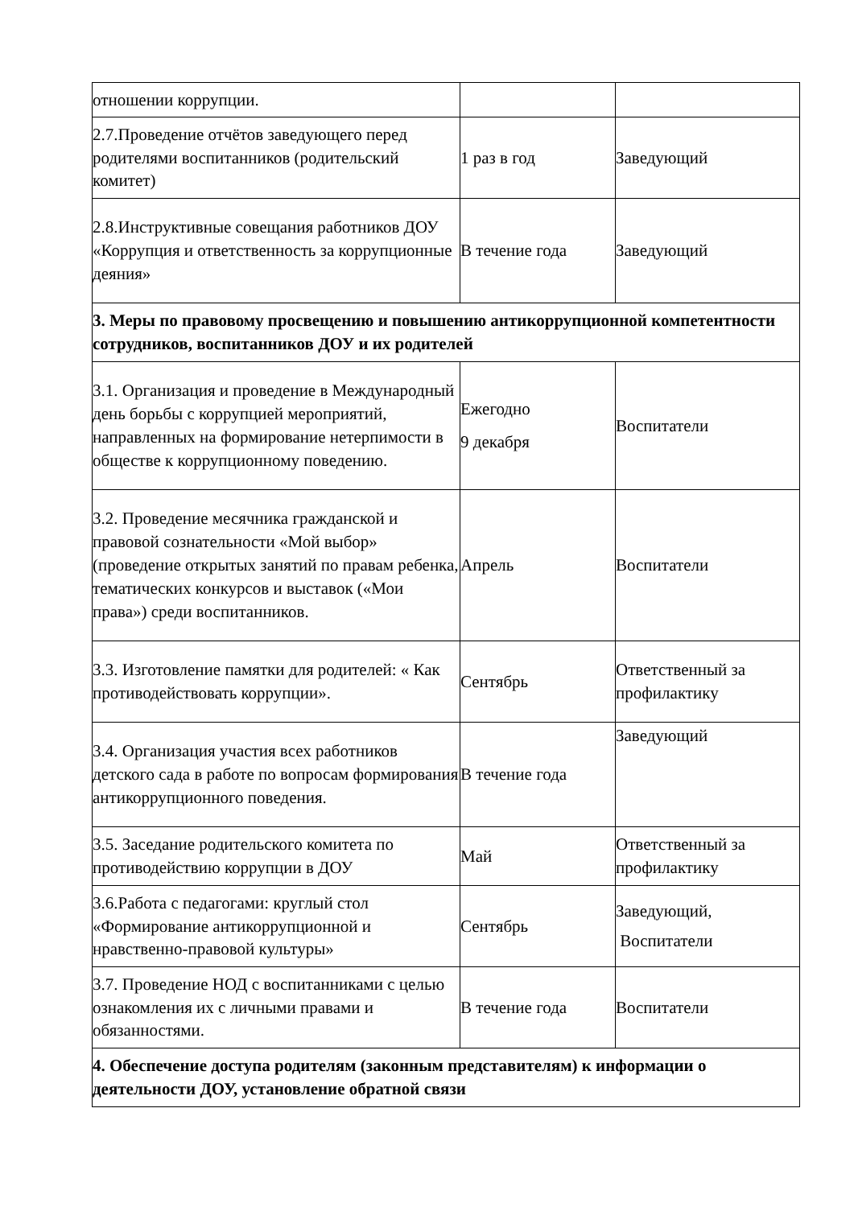| отношении коррупции. | | |
| 2.7.Проведение отчётов заведующего перед родителями воспитанников (родительский комитет) | 1 раз в год | Заведующий |
| 2.8.Инструктивные совещания работников ДОУ «Коррупция и ответственность за коррупционные деяния» | В течение года | Заведующий |
| 3. Меры по правовому просвещению и повышению антикоррупционной компетентности сотрудников, воспитанников ДОУ и их родителей | | |
| 3.1. Организация и проведение в Международный день борьбы с коррупцией мероприятий, направленных на формирование нетерпимости в обществе к коррупционному поведению. | Ежегодно 9 декабря | Воспитатели |
| 3.2. Проведение месячника гражданской и правовой сознательности «Мой выбор» (проведение открытых занятий по правам ребенка, тематических конкурсов и выставок («Мои права») среди воспитанников. | Апрель | Воспитатели |
| 3.3. Изготовление памятки для родителей: « Как противодействовать коррупции». | Сентябрь | Ответственный за профилактику |
| 3.4. Организация участия всех работников детского сада в работе по вопросам формирования антикоррупционного поведения. | В течение года | Заведующий |
| 3.5. Заседание родительского комитета по противодействию коррупции в ДОУ | Май | Ответственный за профилактику |
| 3.6.Работа с педагогами: круглый стол «Формирование антикоррупционной и нравственно-правовой культуры» | Сентябрь | Заведующий, Воспитатели |
| 3.7. Проведение НОД с воспитанниками с целью ознакомления их с личными правами и обязанностями. | В течение года | Воспитатели |
| 4. Обеспечение доступа родителям (законным представителям) к информации о деятельности ДОУ, установление обратной связи | | |